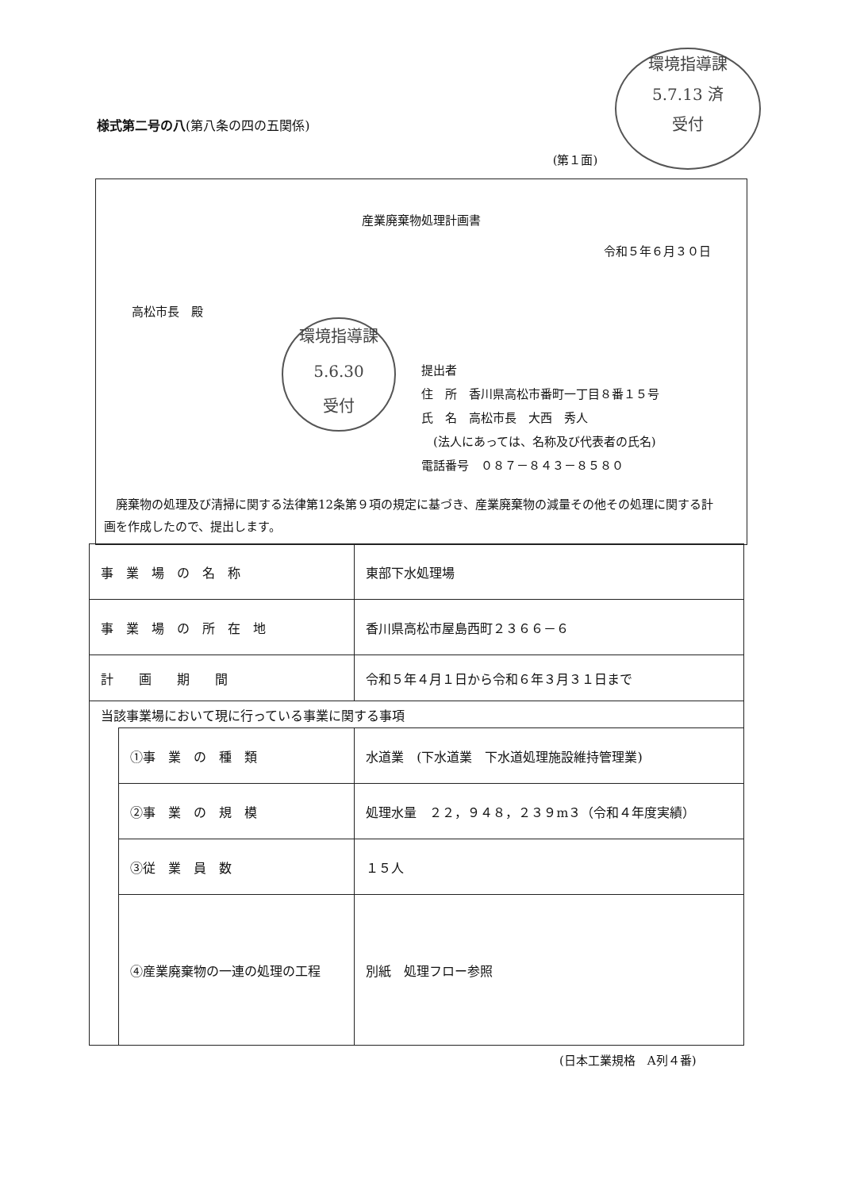様式第二号の八(第八条の四の五関係)
環境指導課
5.7.13 済
受付
(第１面)
産業廃棄物処理計画書
令和５年６月３０日
高松市長　殿
提出者
住　所　香川県高松市番町一丁目８番１５号
氏　名　高松市長　大西　秀人
　(法人にあっては、名称及び代表者の氏名)
電話番号　０８７－８４３－８５８０
　廃棄物の処理及び清掃に関する法律第12条第９項の規定に基づき、産業廃棄物の減量その他その処理に関する計画を作成したので、提出します。
環境指導課
5.6.30
受付
| 事 業 場 の 名 称 | | 東部下水処理場 |
| 事 業 場 の 所 在 地 | | 香川県高松市屋島西町２３６６－６ |
| 計 画 期 間 | | 令和５年４月１日から令和６年３月３１日まで |
| 当該事業場において現に行っている事業に関する事項 | | |
| | ①事 業 の 種 類 | 水道業 (下水道業 下水道処理施設維持管理業) |
| | ②事 業 の 規 模 | 処理水量 ２２，９４８，２３９m３（令和４年度実績） |
| | ③従 業 員 数 | １５人 |
| | ④産業廃棄物の一連の処理の工程 | 別紙 処理フロー参照 |
(日本工業規格　A列４番)